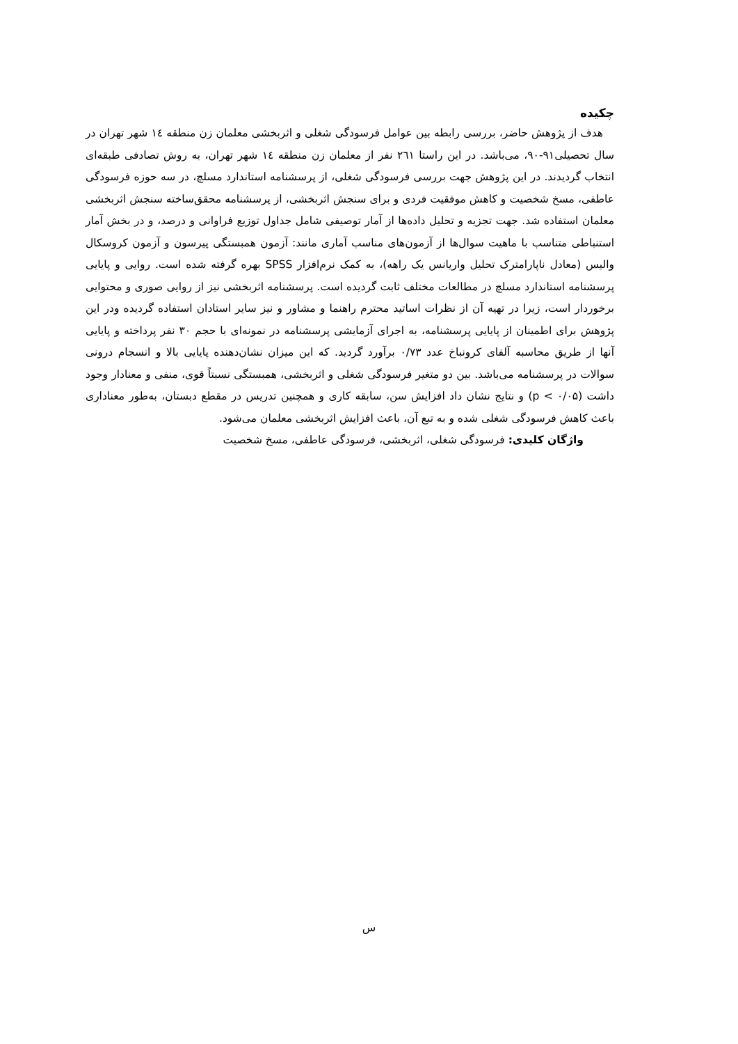چکیده
هدف از پژوهش حاضر، بررسی رابطه بین عوامل فرسودگی شغلی و اثربخشی معلمان زن منطقه ۱٤ شهر تهران در سال تحصیلی۹۱-۹۰، می‌باشد. در این راستا ۲٦۱ نفر از معلمان زن منطقه ۱٤ شهر تهران، به روش تصادفی طبقه‌ای انتخاب گردیدند. در این پژوهش جهت بررسی فرسودگی شغلی، از پرسشنامه استاندارد مسلچ، در سه حوزه فرسودگی عاطفی، مسخ شخصیت و کاهش موفقیت فردی و برای سنجش اثربخشی، از پرسشنامه محقق‌ساخته سنجش اثربخشی معلمان استفاده شد. جهت تجزیه و تحلیل داده‌ها از آمار توصیفی شامل جداول توزیع فراوانی و درصد، و در بخش آمار استنباطی متناسب با ماهیت سوال‌ها از آزمون‌های مناسب آماری مانند: آزمون همبستگی پیرسون و آزمون کروسکال والیس (معادل ناپارامترک تحلیل واریانس یک راهه)، به کمک نرم‌افزار SPSS بهره گرفته شده است. روایی و پایایی پرسشنامه استاندارد مسلچ در مطالعات مختلف ثابت گردیده است. پرسشنامه اثربخشی نیز از روایی صوری و محتوایی برخوردار است، زیرا در تهیه آن از نظرات اساتید محترم راهنما و مشاور و نیز سایر استادان استفاده گردیده ودر این پژوهش برای اطمینان از پایایی پرسشنامه، به اجرای آزمایشی پرسشنامه در نمونه‌ای با حجم ۳۰ نفر پرداخته و پایایی آنها از طریق محاسبه آلفای کرونباخ عدد ۰/۷۳ برآورد گردید. که این میزان نشان‌دهنده پایایی بالا و انسجام درونی سوالات در پرسشنامه می‌باشد. بین دو متغیر فرسودگی شغلی و اثربخشی، همبستگی نسبتاً قوی، منفی و معنادار وجود داشت (p < ۰/۰۵) و نتایج نشان داد افزایش سن، سابقه کاری و همچنین تدریس در مقطع دبستان، به‌طور معناداری باعث کاهش فرسودگی شغلی شده و به تبع آن، باعث افزایش اثربخشی معلمان می‌شود.
واژگان کلیدی: فرسودگی شغلی، اثربخشی، فرسودگی عاطفی، مسخ شخصیت
س